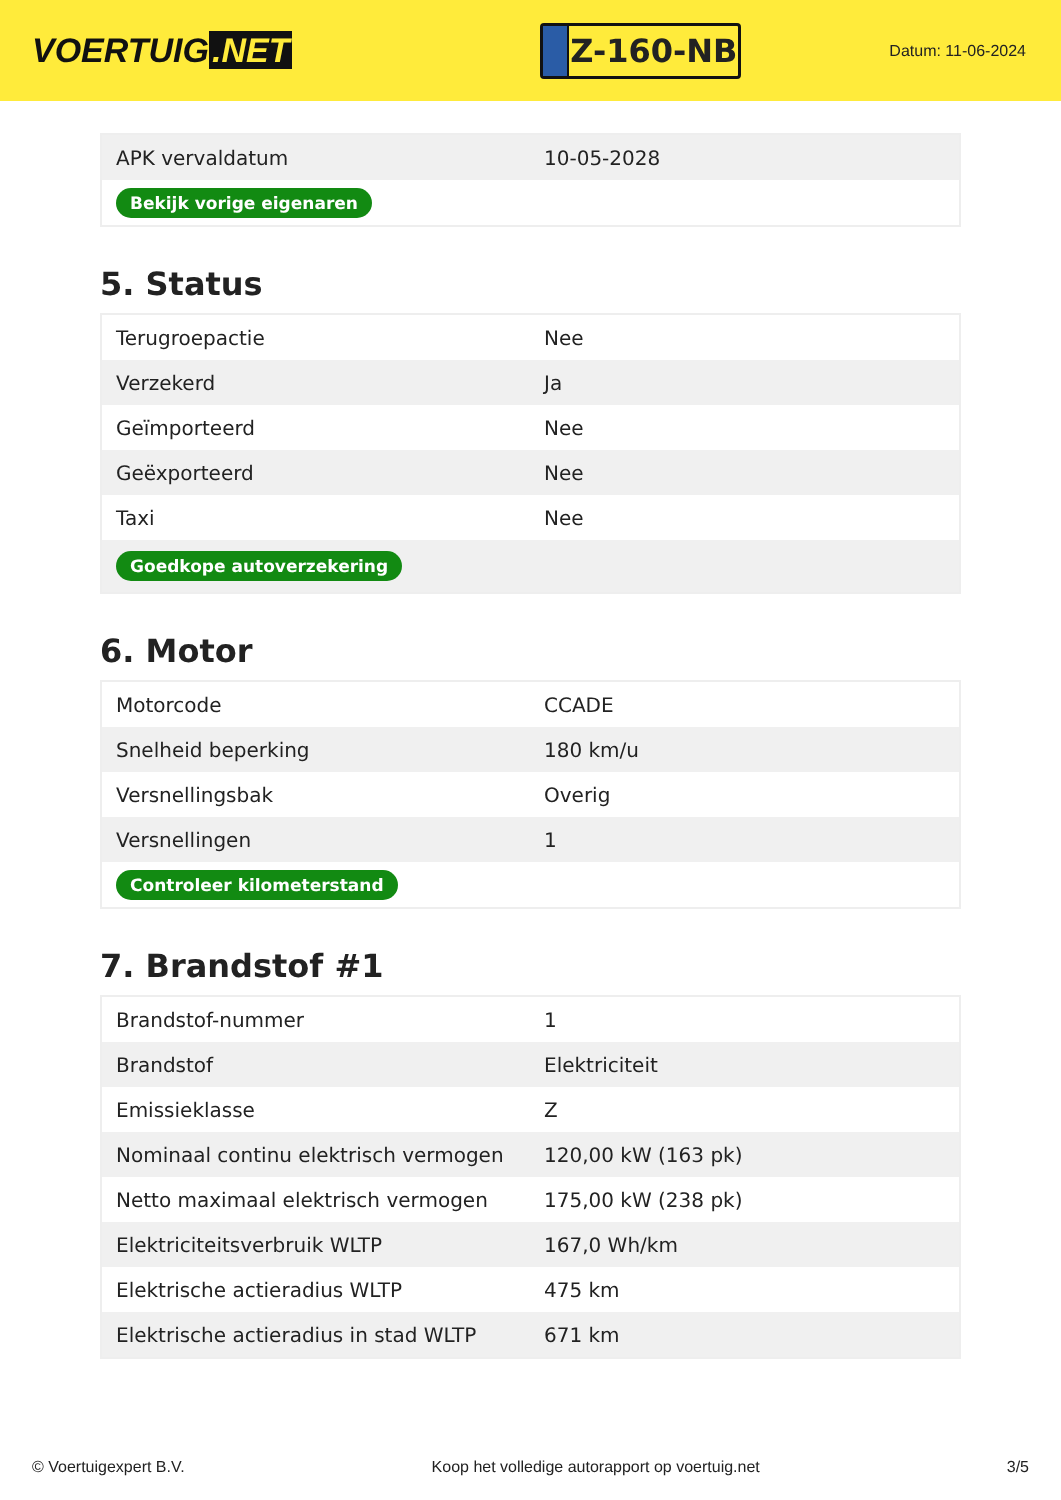VOERTUIG.NET
Z-160-NB
Datum: 11-06-2024
| APK vervaldatum | 10-05-2028 |
| Bekijk vorige eigenaren | |
5. Status
| Terugroepactie | Nee |
| Verzekerd | Ja |
| Geïmporteerd | Nee |
| Geëxporteerd | Nee |
| Taxi | Nee |
| Goedkope autoverzekering | |
6. Motor
| Motorcode | CCADE |
| Snelheid beperking | 180 km/u |
| Versnellingsbak | Overig |
| Versnellingen | 1 |
| Controleer kilometerstand | |
7. Brandstof #1
| Brandstof-nummer | 1 |
| Brandstof | Elektriciteit |
| Emissieklasse | Z |
| Nominaal continu elektrisch vermogen | 120,00 kW (163 pk) |
| Netto maximaal elektrisch vermogen | 175,00 kW (238 pk) |
| Elektriciteitsverbruik WLTP | 167,0 Wh/km |
| Elektrische actieradius WLTP | 475 km |
| Elektrische actieradius in stad WLTP | 671 km |
© Voertuigexpert B.V. Koop het volledige autorapport op voertuig.net 3/5